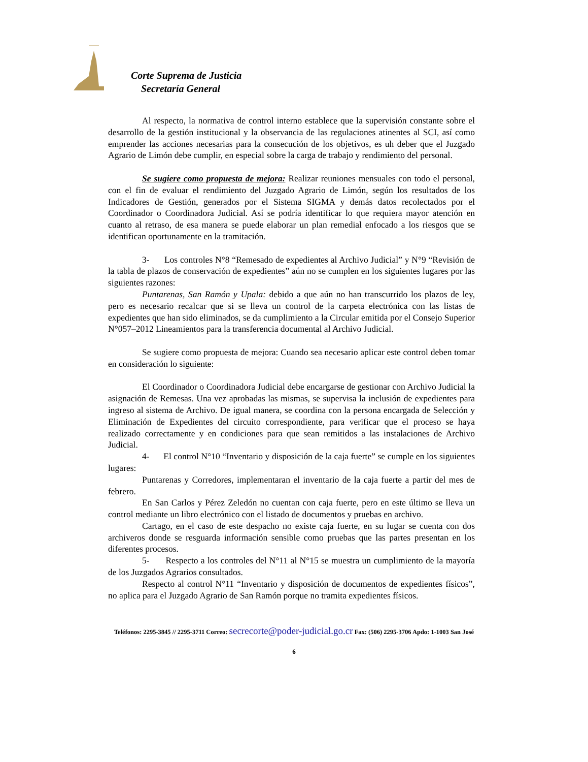Corte Suprema de Justicia
Secretaría General
Al respecto, la normativa de control interno establece que la supervisión constante sobre el desarrollo de la gestión institucional y la observancia de las regulaciones atinentes al SCI, así como emprender las acciones necesarias para la consecución de los objetivos, es uh deber que el Juzgado Agrario de Limón debe cumplir, en especial sobre la carga de trabajo y rendimiento del personal.
Se sugiere como propuesta de mejora: Realizar reuniones mensuales con todo el personal, con el fin de evaluar el rendimiento del Juzgado Agrario de Limón, según los resultados de los Indicadores de Gestión, generados por el Sistema SIGMA y demás datos recolectados por el Coordinador o Coordinadora Judicial. Así se podría identificar lo que requiera mayor atención en cuanto al retraso, de esa manera se puede elaborar un plan remedial enfocado a los riesgos que se identifican oportunamente en la tramitación.
3- Los controles N°8 “Remesado de expedientes al Archivo Judicial” y N°9 “Revisión de la tabla de plazos de conservación de expedientes” aún no se cumplen en los siguientes lugares por las siguientes razones:
Puntarenas, San Ramón y Upala: debido a que aún no han transcurrido los plazos de ley, pero es necesario recalcar que si se lleva un control de la carpeta electrónica con las listas de expedientes que han sido eliminados, se da cumplimiento a la Circular emitida por el Consejo Superior N°057–2012 Lineamientos para la transferencia documental al Archivo Judicial.
Se sugiere como propuesta de mejora: Cuando sea necesario aplicar este control deben tomar en consideración lo siguiente:
El Coordinador o Coordinadora Judicial debe encargarse de gestionar con Archivo Judicial la asignación de Remesas. Una vez aprobadas las mismas, se supervisa la inclusión de expedientes para ingreso al sistema de Archivo. De igual manera, se coordina con la persona encargada de Selección y Eliminación de Expedientes del circuito correspondiente, para verificar que el proceso se haya realizado correctamente y en condiciones para que sean remitidos a las instalaciones de Archivo Judicial.
4- El control N°10 “Inventario y disposición de la caja fuerte” se cumple en los siguientes lugares:
Puntarenas y Corredores, implementaran el inventario de la caja fuerte a partir del mes de febrero.
En San Carlos y Pérez Zeledón no cuentan con caja fuerte, pero en este último se lleva un control mediante un libro electrónico con el listado de documentos y pruebas en archivo.
Cartago, en el caso de este despacho no existe caja fuerte, en su lugar se cuenta con dos archiveros donde se resguarda información sensible como pruebas que las partes presentan en los diferentes procesos.
5- Respecto a los controles del N°11 al N°15 se muestra un cumplimiento de la mayoría de los Juzgados Agrarios consultados.
Respecto al control N°11 “Inventario y disposición de documentos de expedientes físicos”, no aplica para el Juzgado Agrario de San Ramón porque no tramita expedientes físicos.
Teléfonos: 2295-3845 // 2295-3711 Correo: secrecorte@poder-judicial.go.cr Fax: (506) 2295-3706 Apdo: 1-1003 San José
6